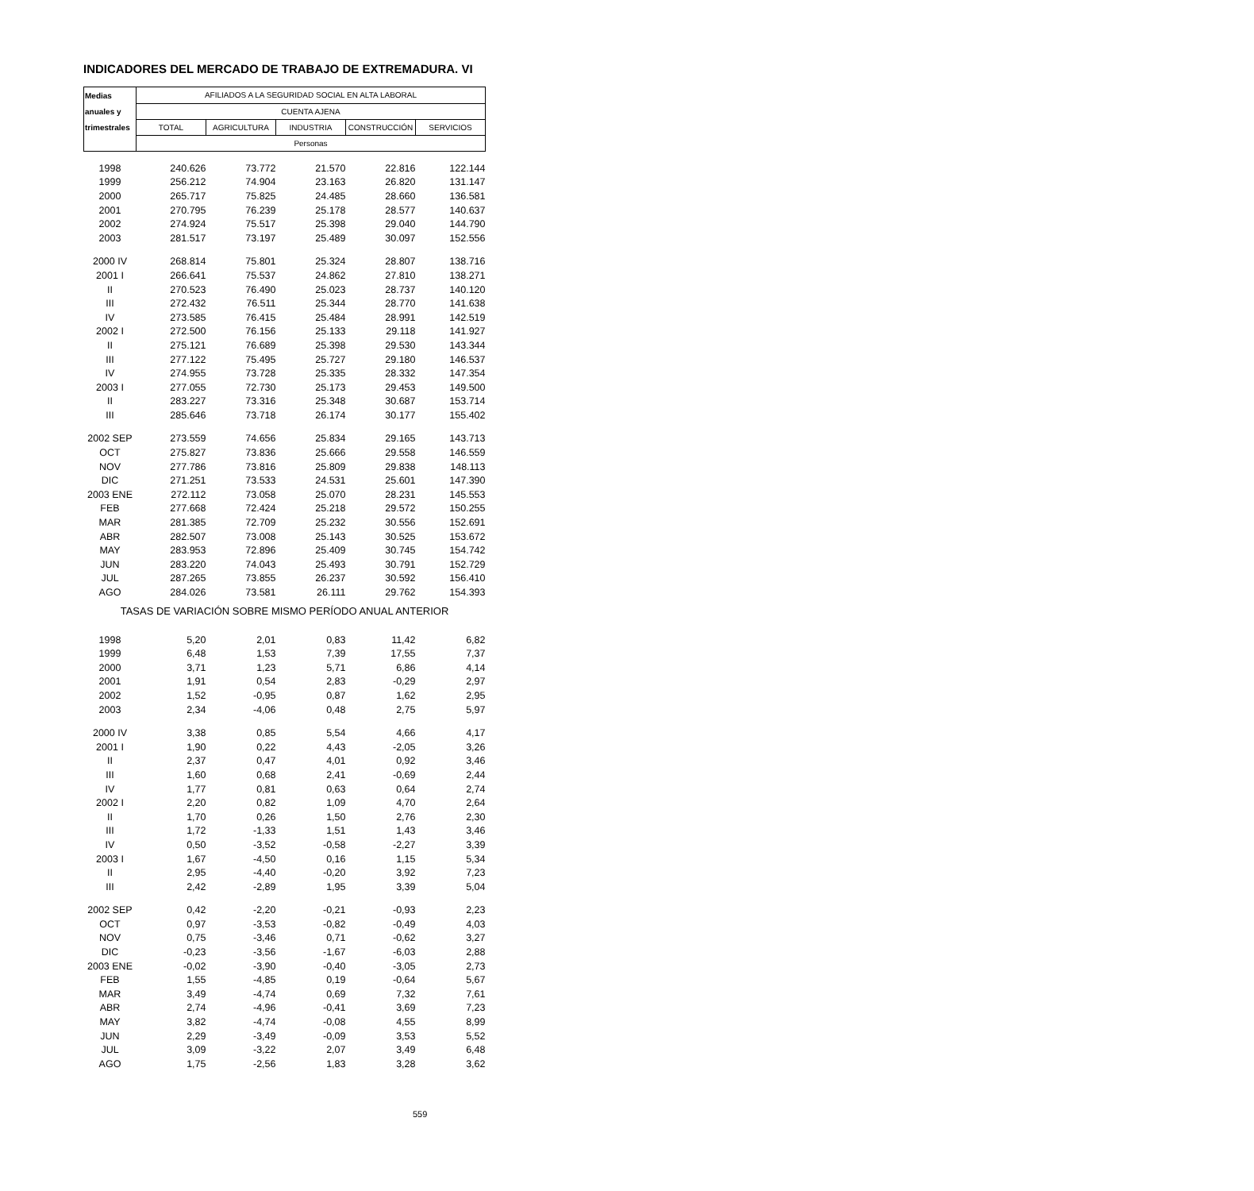INDICADORES DEL MERCADO DE TRABAJO DE EXTREMADURA. VI
| Medias | AFILIADOS A LA SEGURIDAD SOCIAL EN ALTA LABORAL | | | | |
| anuales y | CUENTA AJENA | | | | |
| trimestrales | TOTAL | AGRICULTURA | INDUSTRIA | CONSTRUCCIÓN | SERVICIOS |
| | Personas | | | | |
| 1998 | 240.626 | 73.772 | 21.570 | 22.816 | 122.144 |
| 1999 | 256.212 | 74.904 | 23.163 | 26.820 | 131.147 |
| 2000 | 265.717 | 75.825 | 24.485 | 28.660 | 136.581 |
| 2001 | 270.795 | 76.239 | 25.178 | 28.577 | 140.637 |
| 2002 | 274.924 | 75.517 | 25.398 | 29.040 | 144.790 |
| 2003 | 281.517 | 73.197 | 25.489 | 30.097 | 152.556 |
| 2000 IV | 268.814 | 75.801 | 25.324 | 28.807 | 138.716 |
| 2001 I | 266.641 | 75.537 | 24.862 | 27.810 | 138.271 |
| II | 270.523 | 76.490 | 25.023 | 28.737 | 140.120 |
| III | 272.432 | 76.511 | 25.344 | 28.770 | 141.638 |
| IV | 273.585 | 76.415 | 25.484 | 28.991 | 142.519 |
| 2002 I | 272.500 | 76.156 | 25.133 | 29.118 | 141.927 |
| II | 275.121 | 76.689 | 25.398 | 29.530 | 143.344 |
| III | 277.122 | 75.495 | 25.727 | 29.180 | 146.537 |
| IV | 274.955 | 73.728 | 25.335 | 28.332 | 147.354 |
| 2003 I | 277.055 | 72.730 | 25.173 | 29.453 | 149.500 |
| II | 283.227 | 73.316 | 25.348 | 30.687 | 153.714 |
| III | 285.646 | 73.718 | 26.174 | 30.177 | 155.402 |
| 2002 SEP | 273.559 | 74.656 | 25.834 | 29.165 | 143.713 |
| OCT | 275.827 | 73.836 | 25.666 | 29.558 | 146.559 |
| NOV | 277.786 | 73.816 | 25.809 | 29.838 | 148.113 |
| DIC | 271.251 | 73.533 | 24.531 | 25.601 | 147.390 |
| 2003 ENE | 272.112 | 73.058 | 25.070 | 28.231 | 145.553 |
| FEB | 277.668 | 72.424 | 25.218 | 29.572 | 150.255 |
| MAR | 281.385 | 72.709 | 25.232 | 30.556 | 152.691 |
| ABR | 282.507 | 73.008 | 25.143 | 30.525 | 153.672 |
| MAY | 283.953 | 72.896 | 25.409 | 30.745 | 154.742 |
| JUN | 283.220 | 74.043 | 25.493 | 30.791 | 152.729 |
| JUL | 287.265 | 73.855 | 26.237 | 30.592 | 156.410 |
| AGO | 284.026 | 73.581 | 26.111 | 29.762 | 154.393 |
| TASAS DE VARIACIÓN SOBRE MISMO PERÍODO ANUAL ANTERIOR | | | | | |
| 1998 | 5,20 | 2,01 | 0,83 | 11,42 | 6,82 |
| 1999 | 6,48 | 1,53 | 7,39 | 17,55 | 7,37 |
| 2000 | 3,71 | 1,23 | 5,71 | 6,86 | 4,14 |
| 2001 | 1,91 | 0,54 | 2,83 | -0,29 | 2,97 |
| 2002 | 1,52 | -0,95 | 0,87 | 1,62 | 2,95 |
| 2003 | 2,34 | -4,06 | 0,48 | 2,75 | 5,97 |
| 2000 IV | 3,38 | 0,85 | 5,54 | 4,66 | 4,17 |
| 2001 I | 1,90 | 0,22 | 4,43 | -2,05 | 3,26 |
| II | 2,37 | 0,47 | 4,01 | 0,92 | 3,46 |
| III | 1,60 | 0,68 | 2,41 | -0,69 | 2,44 |
| IV | 1,77 | 0,81 | 0,63 | 0,64 | 2,74 |
| 2002 I | 2,20 | 0,82 | 1,09 | 4,70 | 2,64 |
| II | 1,70 | 0,26 | 1,50 | 2,76 | 2,30 |
| III | 1,72 | -1,33 | 1,51 | 1,43 | 3,46 |
| IV | 0,50 | -3,52 | -0,58 | -2,27 | 3,39 |
| 2003 I | 1,67 | -4,50 | 0,16 | 1,15 | 5,34 |
| II | 2,95 | -4,40 | -0,20 | 3,92 | 7,23 |
| III | 2,42 | -2,89 | 1,95 | 3,39 | 5,04 |
| 2002 SEP | 0,42 | -2,20 | -0,21 | -0,93 | 2,23 |
| OCT | 0,97 | -3,53 | -0,82 | -0,49 | 4,03 |
| NOV | 0,75 | -3,46 | 0,71 | -0,62 | 3,27 |
| DIC | -0,23 | -3,56 | -1,67 | -6,03 | 2,88 |
| 2003 ENE | -0,02 | -3,90 | -0,40 | -3,05 | 2,73 |
| FEB | 1,55 | -4,85 | 0,19 | -0,64 | 5,67 |
| MAR | 3,49 | -4,74 | 0,69 | 7,32 | 7,61 |
| ABR | 2,74 | -4,96 | -0,41 | 3,69 | 7,23 |
| MAY | 3,82 | -4,74 | -0,08 | 4,55 | 8,99 |
| JUN | 2,29 | -3,49 | -0,09 | 3,53 | 5,52 |
| JUL | 3,09 | -3,22 | 2,07 | 3,49 | 6,48 |
| AGO | 1,75 | -2,56 | 1,83 | 3,28 | 3,62 |
559